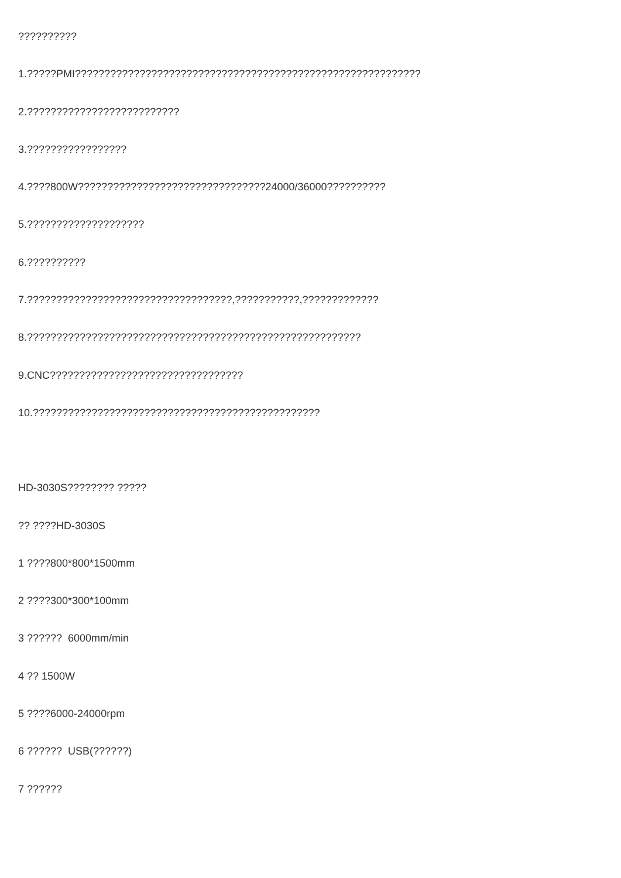??????????
1.?????PMI???????????????????????????????????????????????????????????
2.??????????????????????????
3.?????????????????
4.????800W????????????????????????????????24000/36000??????????
5.????????????????????
6.??????????
7.???????????????????????????????????,???????????,?????????????
8.?????????????????????????????????????????????????????????
9.CNC?????????????????????????????????
10.?????????????????????????????????????????????????
HD-3030S???????? ?????
?? ????HD-3030S
1 ????800*800*1500mm
2 ????300*300*100mm
3 ?????? 6000mm/min
4 ?? 1500W
5 ????6000-24000rpm
6 ?????? USB(??????)
7 ??????